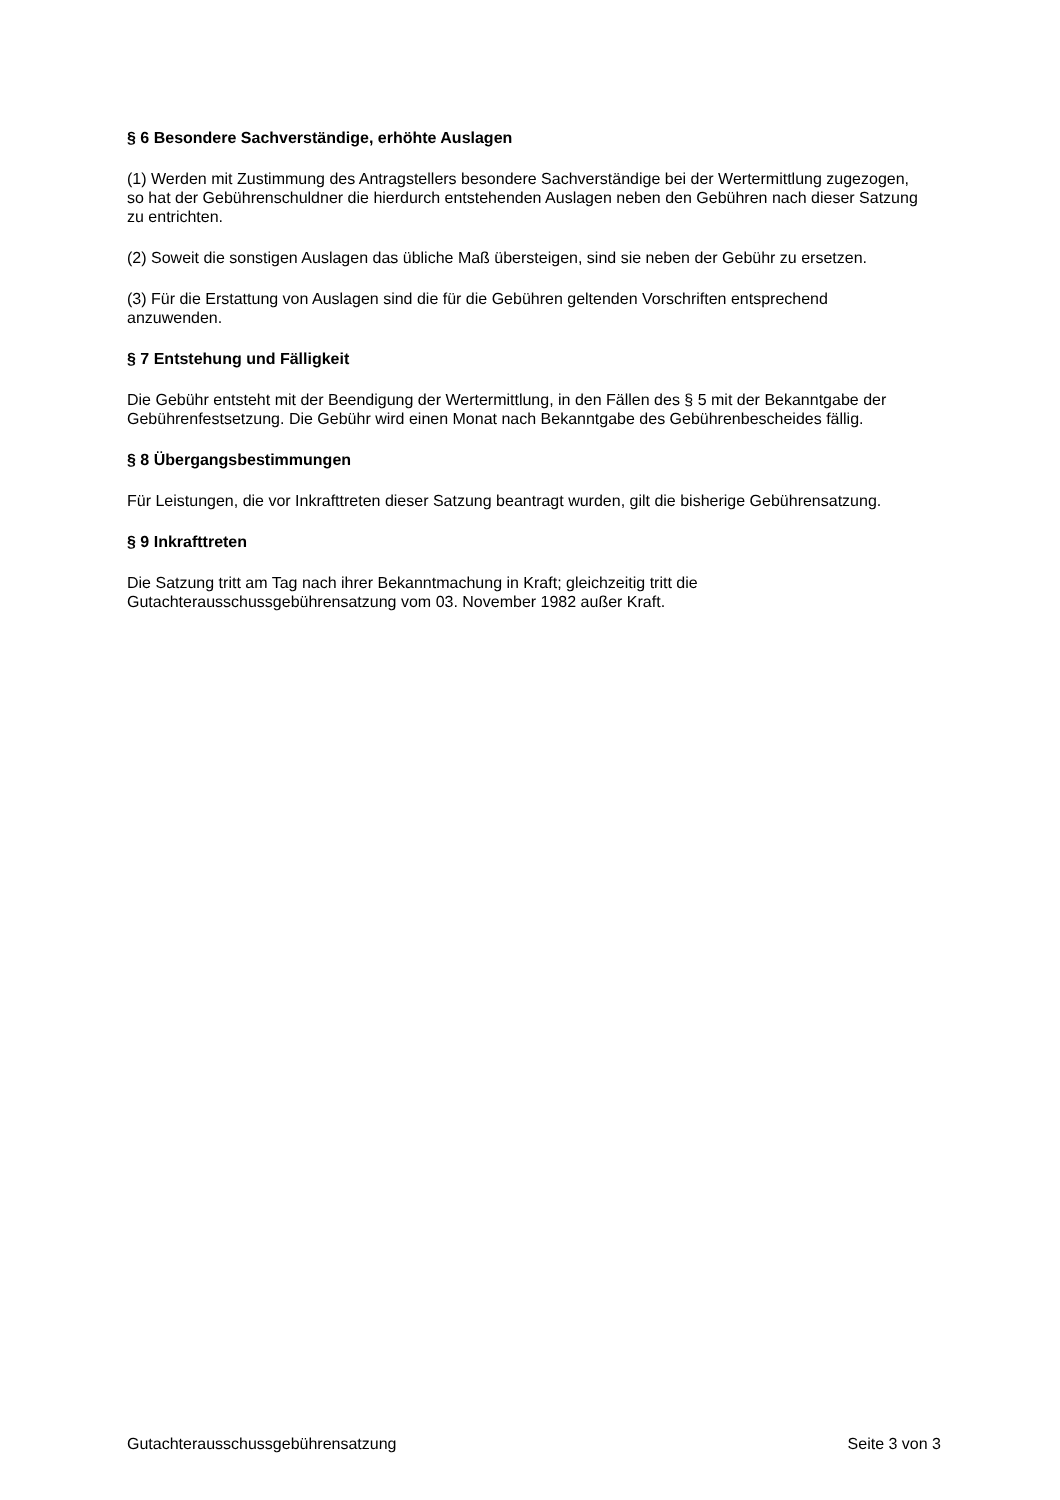§ 6 Besondere Sachverständige, erhöhte Auslagen
(1) Werden mit Zustimmung des Antragstellers besondere Sachverständige bei der Wertermittlung zugezogen, so hat der Gebührenschuldner die hierdurch entstehenden Auslagen neben den Gebühren nach dieser Satzung zu entrichten.
(2) Soweit die sonstigen Auslagen das übliche Maß übersteigen, sind sie neben der Gebühr zu ersetzen.
(3) Für die Erstattung von Auslagen sind die für die Gebühren geltenden Vorschriften entsprechend anzuwenden.
§ 7 Entstehung und Fälligkeit
Die Gebühr entsteht mit der Beendigung der Wertermittlung, in den Fällen des § 5 mit der Bekanntgabe der Gebührenfestsetzung. Die Gebühr wird einen Monat nach Bekanntgabe des Gebührenbescheides fällig.
§ 8 Übergangsbestimmungen
Für Leistungen, die vor Inkrafttreten dieser Satzung beantragt wurden, gilt die bisherige Gebührensatzung.
§ 9 Inkrafttreten
Die Satzung tritt am Tag nach ihrer Bekanntmachung in Kraft; gleichzeitig tritt die Gutachterausschussgebührensatzung vom 03. November 1982 außer Kraft.
Gutachterausschussgebührensatzung Seite 3 von 3